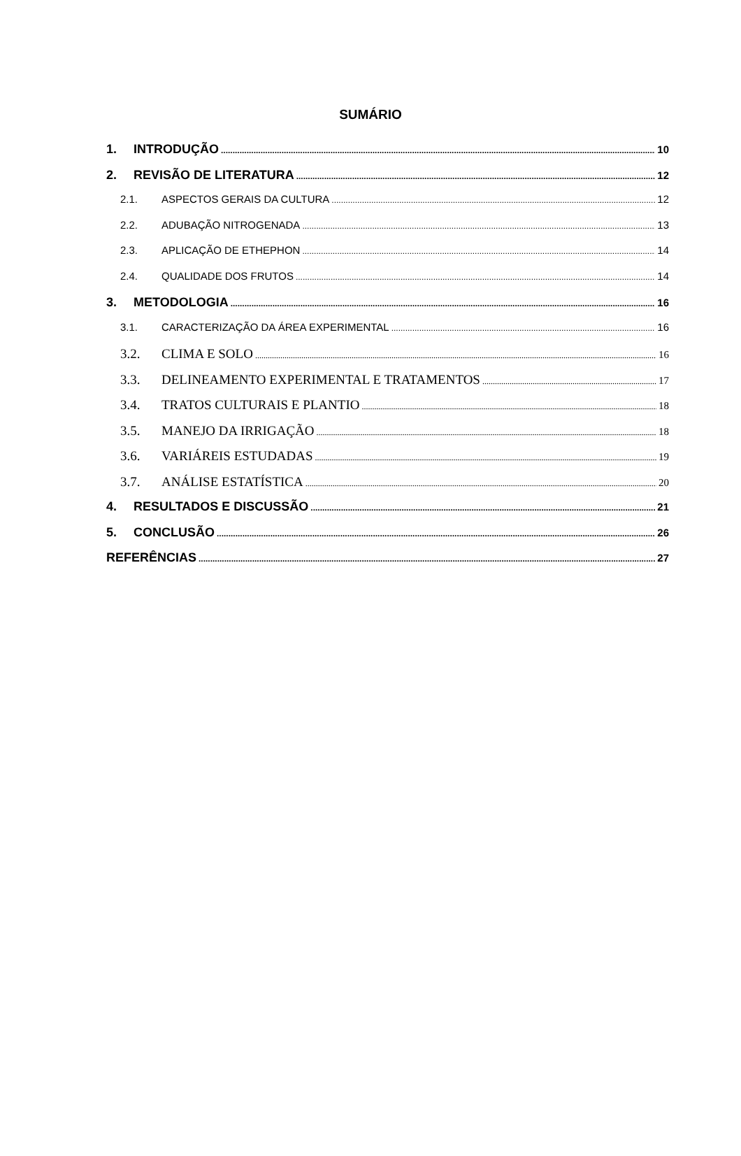SUMÁRIO
1. INTRODUÇÃO 10
2. REVISÃO DE LITERATURA 12
2.1. ASPECTOS GERAIS DA CULTURA 12
2.2. ADUBAÇÃO NITROGENADA 13
2.3. APLICAÇÃO DE ETHEPHON 14
2.4. QUALIDADE DOS FRUTOS 14
3. METODOLOGIA 16
3.1. CARACTERIZAÇÃO DA ÁREA EXPERIMENTAL 16
3.2. CLIMA E SOLO 16
3.3. DELINEAMENTO EXPERIMENTAL E TRATAMENTOS 17
3.4. TRATOS CULTURAIS E PLANTIO 18
3.5. MANEJO DA IRRIGAÇÃO 18
3.6. VARIÁREIS ESTUDADAS 19
3.7. ANÁLISE ESTATÍSTICA 20
4. RESULTADOS E DISCUSSÃO 21
5. CONCLUSÃO 26
REFERÊNCIAS 27